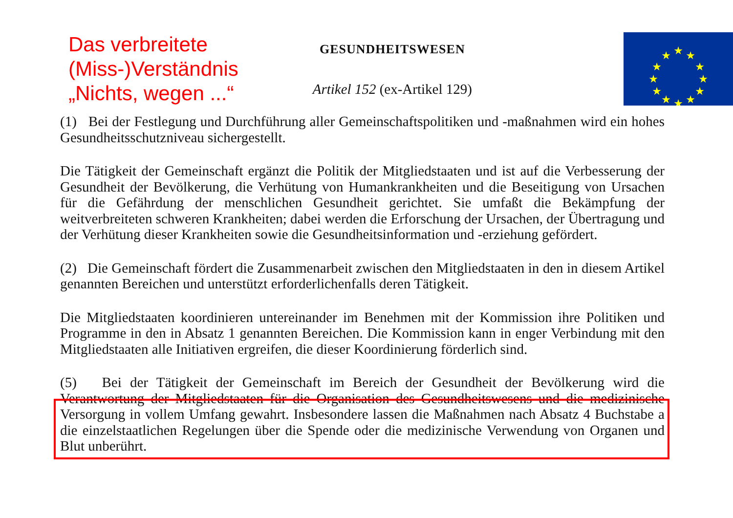Das verbreitete (Miss-)Verständnis „Nichts, wegen ...“
GESUNDHEITSWESEN
Artikel 152 (ex-Artikel 129)
★
★
★
★
★
★
★
★
★
★
★
★
(1) Bei der Festlegung und Durchführung aller Gemeinschaftspolitiken und -maßnahmen wird ein hohes Gesundheitsschutzniveau sichergestellt.
Die Tätigkeit der Gemeinschaft ergänzt die Politik der Mitgliedstaaten und ist auf die Verbesserung der Gesundheit der Bevölkerung, die Verhütung von Humankrankheiten und die Beseitigung von Ursachen für die Gefährdung der menschlichen Gesundheit gerichtet. Sie umfaßt die Bekämpfung der weitverbreiteten schweren Krankheiten; dabei werden die Erforschung der Ursachen, der Übertragung und der Verhütung dieser Krankheiten sowie die Gesundheitsinformation und -erziehung gefördert.
(2) Die Gemeinschaft fördert die Zusammenarbeit zwischen den Mitgliedstaaten in den in diesem Artikel genannten Bereichen und unterstützt erforderlichenfalls deren Tätigkeit.
Die Mitgliedstaaten koordinieren untereinander im Benehmen mit der Kommission ihre Politiken und Programme in den in Absatz 1 genannten Bereichen. Die Kommission kann in enger Verbindung mit den Mitgliedstaaten alle Initiativen ergreifen, die dieser Koordinierung förderlich sind.
(5) Bei der Tätigkeit der Gemeinschaft im Bereich der Gesundheit der Bevölkerung wird die Verantwortung der Mitgliedstaaten für die Organisation des Gesundheitswesens und die medizinische Versorgung in vollem Umfang gewahrt. Insbesondere lassen die Maßnahmen nach Absatz 4 Buchstabe a die einzelstaatlichen Regelungen über die Spende oder die medizinische Verwendung von Organen und Blut unberührt.